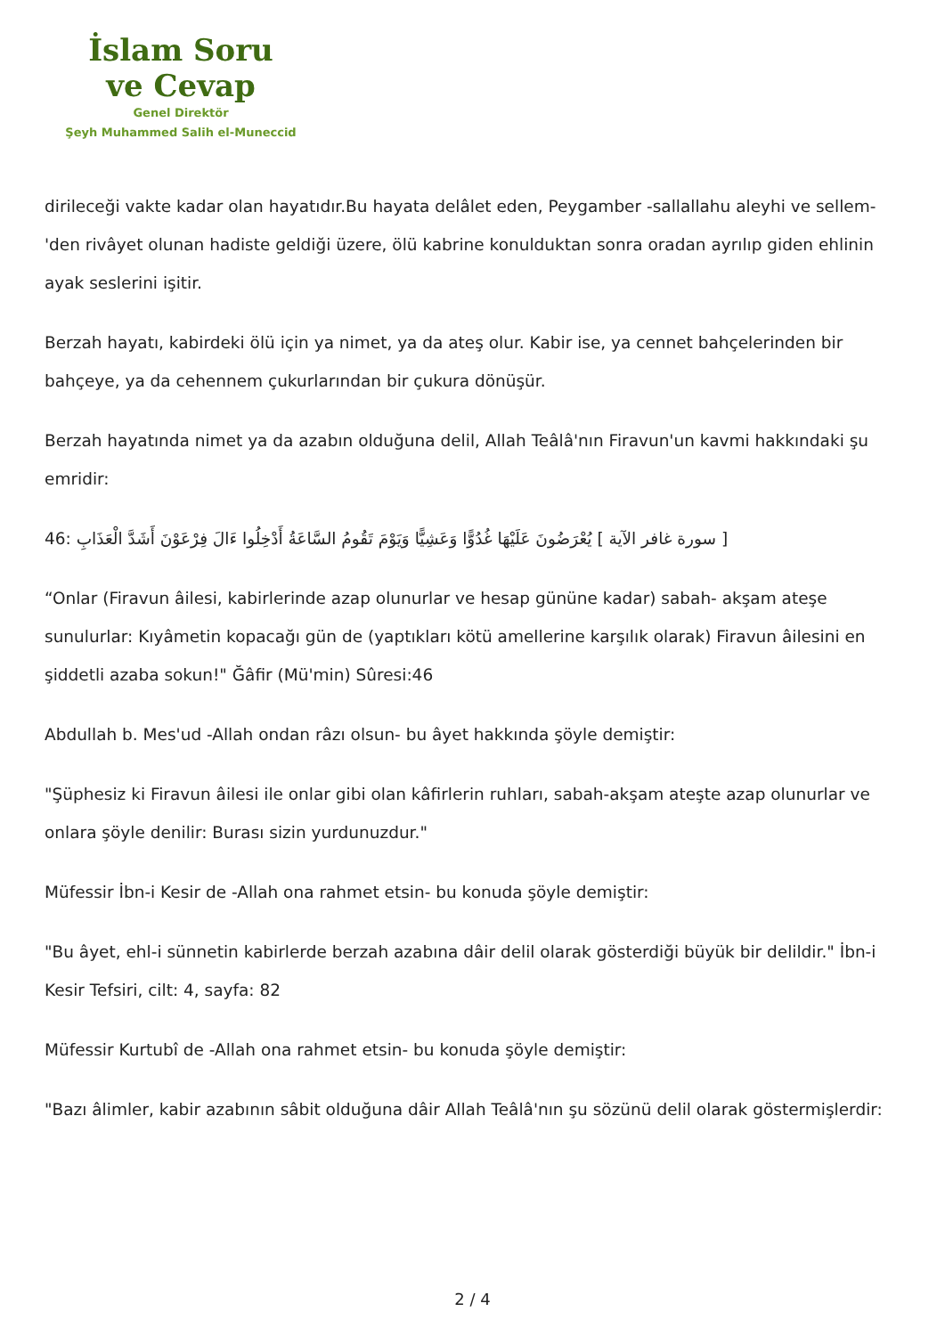İslam Soru
ve Cevap
Genel Direktör
Şeyh Muhammed Salih el-Muneccid
dirileceği vakte kadar olan hayatıdır.Bu hayata delâlet eden, Peygamber -sallallahu aleyhi ve sellem-'den rivâyet olunan hadiste geldiği üzere, ölü kabrine konulduktan sonra oradan ayrılıp giden ehlinin ayak seslerini işitir.
Berzah hayatı, kabirdeki ölü için ya nimet, ya da ateş olur. Kabir ise, ya cennet bahçelerinden bir bahçeye, ya da cehennem çukurlarından bir çukura dönüşür.
Berzah hayatında nimet ya da azabın olduğuna delil, Allah Teâlâ'nın Firavun'un kavmi hakkındaki şu emridir:
46: سورة غافر الآية ] يُعْرَضُونَ عَلَيْهَا غُدُوًّا وَعَشِيًّا وَيَوْمَ تَقُومُ السَّاعَةُ أَدْخِلُوا ءَالَ فِرْعَوْنَ أَشَدَّ الْعَذَابِ ]
“Onlar (Firavun âilesi, kabirlerinde azap olunurlar ve hesap gününe kadar) sabah- akşam ateşe sunulurlar: Kıyâmetin kopacağı gün de (yaptıkları kötü amellerine karşılık olarak) Firavun âilesini en şiddetli azaba sokun!" Ğâfir (Mü'min) Sûresi:46
Abdullah b. Mes'ud -Allah ondan râzı olsun- bu âyet hakkında şöyle demiştir:
"Şüphesiz ki Firavun âilesi ile onlar gibi olan kâfirlerin ruhları, sabah-akşam ateşte azap olunurlar ve onlara şöyle denilir: Burası sizin yurdunuzdur."
Müfessir İbn-i Kesir de -Allah ona rahmet etsin- bu konuda şöyle demiştir:
"Bu âyet, ehl-i sünnetin kabirlerde berzah azabına dâir delil olarak gösterdiği büyük bir delildir." İbn-i Kesir Tefsiri, cilt: 4, sayfa: 82
Müfessir Kurtubî de -Allah ona rahmet etsin- bu konuda şöyle demiştir:
"Bazı âlimler, kabir azabının sâbit olduğuna dâir Allah Teâlâ'nın şu sözünü delil olarak göstermişlerdir:
2 / 4